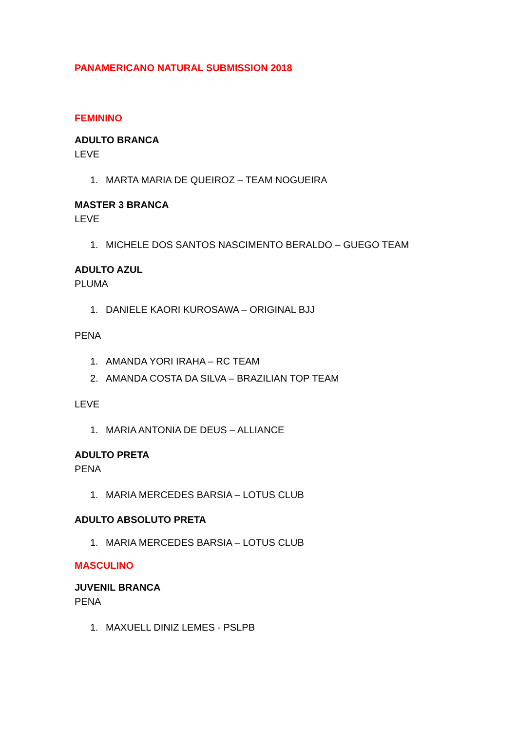PANAMERICANO NATURAL SUBMISSION 2018
FEMININO
ADULTO BRANCA
LEVE
1. MARTA MARIA DE QUEIROZ – TEAM NOGUEIRA
MASTER 3 BRANCA
LEVE
1. MICHELE DOS SANTOS NASCIMENTO BERALDO – GUEGO TEAM
ADULTO AZUL
PLUMA
1. DANIELE KAORI KUROSAWA – ORIGINAL BJJ
PENA
1. AMANDA YORI IRAHA – RC TEAM
2. AMANDA COSTA DA SILVA – BRAZILIAN TOP TEAM
LEVE
1. MARIA ANTONIA DE DEUS – ALLIANCE
ADULTO PRETA
PENA
1. MARIA MERCEDES BARSIA – LOTUS CLUB
ADULTO ABSOLUTO PRETA
1. MARIA MERCEDES BARSIA – LOTUS CLUB
MASCULINO
JUVENIL BRANCA
PENA
1. MAXUELL DINIZ LEMES - PSLPB